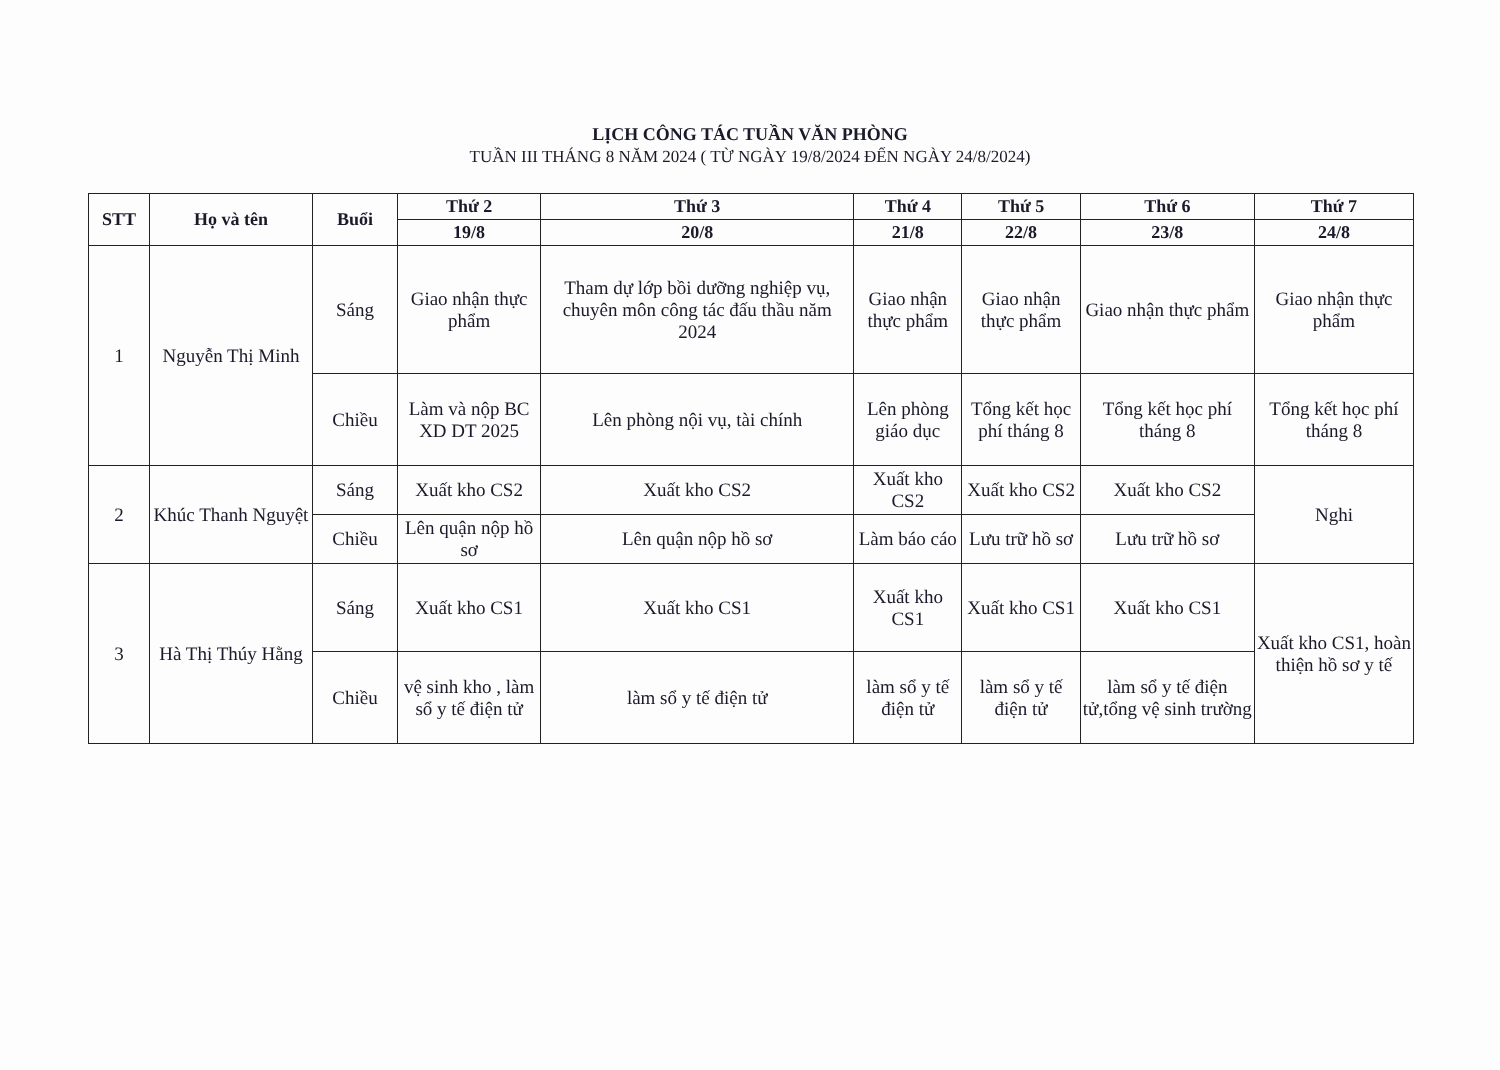LỊCH CÔNG TÁC TUẦN VĂN PHÒNG
TUẦN III THÁNG 8 NĂM 2024 ( TỪ NGÀY 19/8/2024 ĐẾN NGÀY 24/8/2024)
| STT | Họ và tên | Buổi | Thứ 2 | Thứ 3 | Thứ 4 | Thứ 5 | Thứ 6 | Thứ 7 |
| --- | --- | --- | --- | --- | --- | --- | --- | --- |
| | | | 19/8 | 20/8 | 21/8 | 22/8 | 23/8 | 24/8 |
| 1 | Nguyễn Thị Minh | Sáng | Giao nhận thực phẩm | Tham dự lớp bồi dưỡng nghiệp vụ, chuyên môn công tác đấu thầu năm 2024 | Giao nhận thực phẩm | Giao nhận thực phẩm | Giao nhận thực phẩm | Giao nhận thực phẩm |
| | | Chiều | Làm và nộp BC XD DT 2025 | Lên phòng nội vụ, tài chính | Lên phòng giáo dục | Tổng kết học phí tháng 8 | Tổng kết học phí tháng 8 | Tổng kết học phí tháng 8 |
| 2 | Khúc Thanh Nguyệt | Sáng | Xuất kho CS2 | Xuất kho CS2 | Xuất kho CS2 | Xuất kho CS2 | Xuất kho CS2 | Nghi |
| | | Chiều | Lên quận nộp hồ sơ | Lên quận nộp hồ sơ | Làm báo cáo | Lưu trữ hồ sơ | Lưu trữ hồ sơ | |
| 3 | Hà Thị Thúy Hằng | Sáng | Xuất kho CS1 | Xuất kho CS1 | Xuất kho CS1 | Xuất kho CS1 | Xuất kho CS1 | Xuất kho CS1, hoàn thiện hồ sơ y tế |
| | | Chiều | vệ sinh kho , làm sổ y tế điện tử | làm sổ y tế điện tử | làm sổ y tế điện tử | làm sổ y tế điện tử | làm sổ y tế điện tử,tổng vệ sinh trường | |